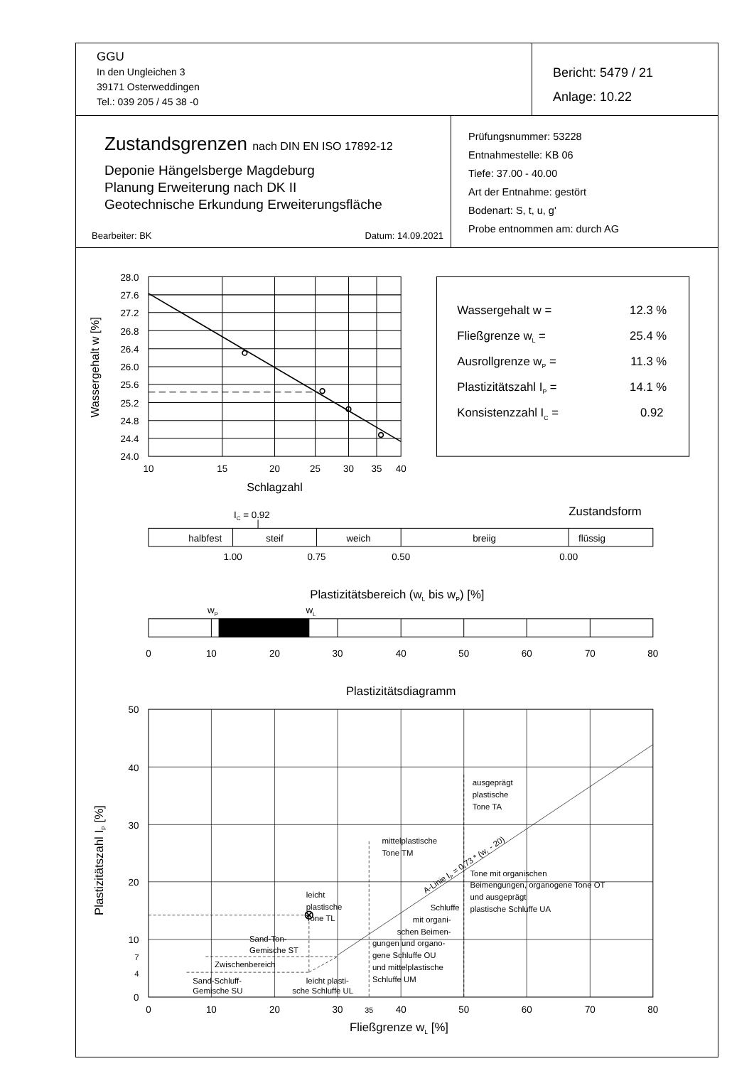| GGU In den Ungleichen 3 39171 Osterweddingen Tel.: 039 205 / 45 38 -0 | Bericht: 5479 / 21 Anlage: 10.22 |
| Zustandsgrenzen nach DIN EN ISO 17892-12 Deponie Hängelsberge Magdeburg Planung Erweiterung nach DK II Geotechnische Erkundung Erweiterungsfläche Bearbeiter: BK Datum: 14.09.2021 | Prüfungsnummer: 53228 Entnahmestelle: KB 06 Tiefe: 37.00 - 40.00 Art der Entnahme: gestört Bodenart: S, t, u, g' Probe entnommen am: durch AG |
28.0
27.6
27.2
26.8
26.4
26.0
25.6
25.2
24.8
24.4
24.0
10
15
20
25
30
35
40
Schlagzahl
Wassergehalt w [%]
Wassergehalt w =
12.3 %
Fließgrenze wL =
25.4 %
Ausrollgrenze wP =
11.3 %
Plastizitätszahl IP =
14.1 %
Konsistenzzahl IC =
0.92
IC = 0.92
Zustandsform
halbfest
steif
weich
breiig
flüssig
1.00
0.75
0.50
0.00
Plastizitätsbereich (wL bis wP) [%]
wP
wL
0
10
20
30
40
50
60
70
80
Plastizitätsdiagramm
50
40
30
20
10
7
4
0
0
10
20
30
35
40
50
60
70
80
Fließgrenze wL [%]
Plastizitätszahl IP [%]
ausgeprägt
plastische
Tone TA
mittelplastische
Tone TM
A-Linie IP = 0,73 * (wL - 20)
Tone mit organischen
Beimengungen, organogene Tone OT
und ausgeprägt
plastische Schluffe UA
leicht
plastische
Tone TL
Schluffe
mit organi-
schen Beimen-
gungen und organo-
gene Schluffe OU
und mittelplastische
Schluffe UM
Sand-Ton-
Gemische ST
Zwischenbereich
Sand-Schluff-
Gemische SU
leicht plasti-
sche Schluffe UL